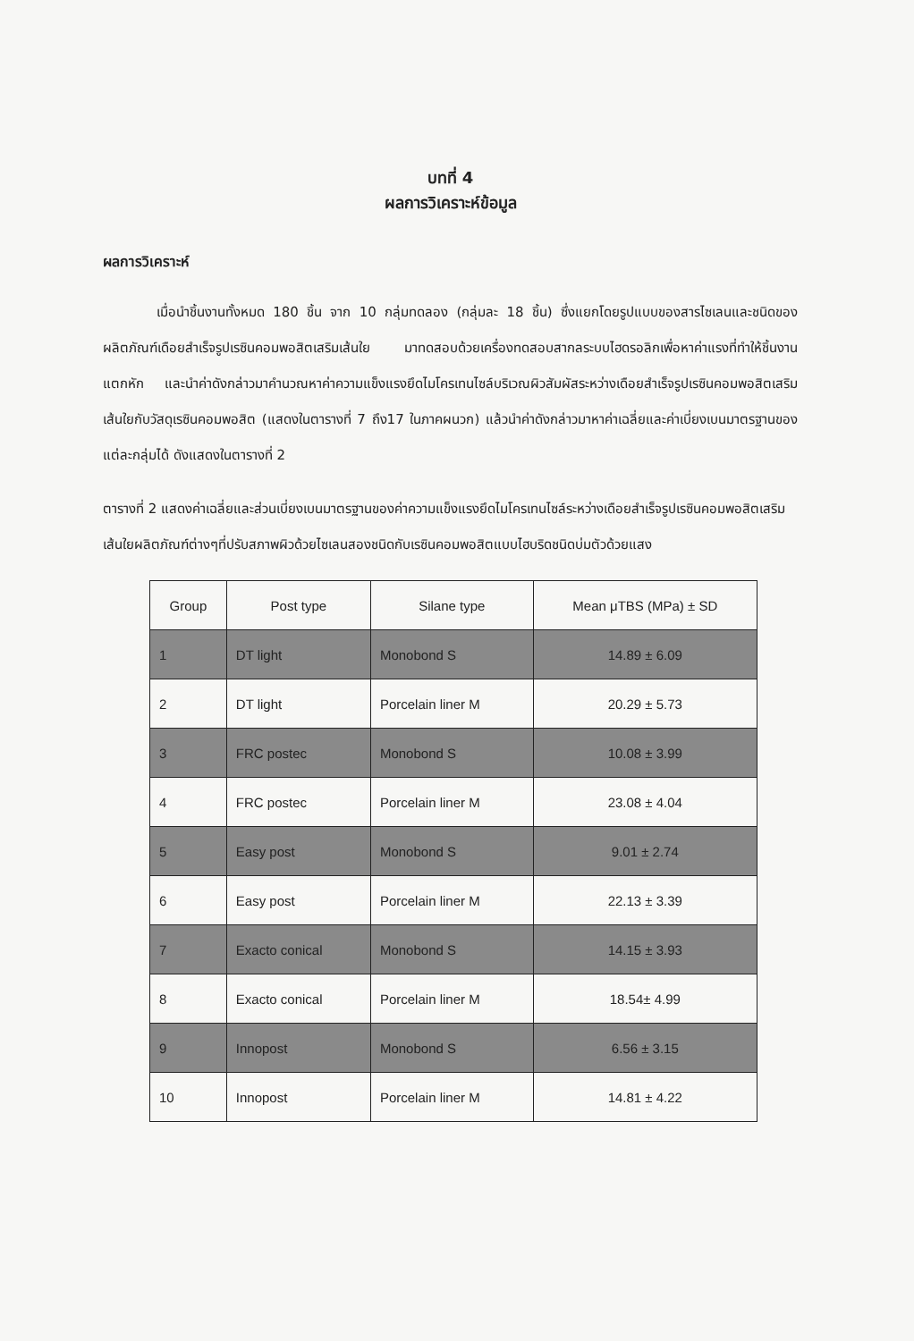บทที่ 4
ผลการวิเคราะห์ข้อมูล
ผลการวิเคราะห์
เมื่อนำชิ้นงานทั้งหมด 180 ชิ้น จาก 10 กลุ่มทดลอง (กลุ่มละ 18 ชิ้น) ซึ่งแยกโดยรูปแบบของสารไซเลนและชนิดของผลิตภัณฑ์เดือยสำเร็จรูปเรซินคอมพอสิตเสริมเส้นใย มาทดสอบด้วยเครื่องทดสอบสากลระบบไฮดรอลิกเพื่อหาค่าแรงที่ทำให้ชิ้นงานแตกหัก และนำค่าดังกล่าวมาคำนวณหาค่าความแข็งแรงยึดไมโครเทนไซล์บริเวณผิวสัมผัสระหว่างเดือยสำเร็จรูปเรซินคอมพอสิตเสริมเส้นใยกับวัสดุเรซินคอมพอสิต (แสดงในตารางที่ 7 ถึง17 ในภาคผนวก) แล้วนำค่าดังกล่าวมาหาค่าเฉลี่ยและค่าเบี่ยงเบนมาตรฐานของแต่ละกลุ่มได้ ดังแสดงในตารางที่ 2
ตารางที่ 2 แสดงค่าเฉลี่ยและส่วนเบี่ยงเบนมาตรฐานของค่าความแข็งแรงยึดไมโครเทนไซล์ระหว่างเดือยสำเร็จรูปเรซินคอมพอสิตเสริมเส้นใยผลิตภัณฑ์ต่างๆที่ปรับสภาพผิวด้วยไซเลนสองชนิดกับเรซินคอมพอสิตแบบไฮบริดชนิดบ่มตัวด้วยแสง
| Group | Post type | Silane type | Mean μTBS (MPa) ± SD |
| --- | --- | --- | --- |
| 1 | DT light | Monobond S | 14.89 ± 6.09 |
| 2 | DT light | Porcelain liner M | 20.29 ± 5.73 |
| 3 | FRC postec | Monobond S | 10.08 ± 3.99 |
| 4 | FRC postec | Porcelain liner M | 23.08 ± 4.04 |
| 5 | Easy post | Monobond S | 9.01 ± 2.74 |
| 6 | Easy post | Porcelain liner M | 22.13 ± 3.39 |
| 7 | Exacto conical | Monobond S | 14.15 ± 3.93 |
| 8 | Exacto conical | Porcelain liner M | 18.54± 4.99 |
| 9 | Innopost | Monobond S | 6.56 ± 3.15 |
| 10 | Innopost | Porcelain liner M | 14.81 ± 4.22 |